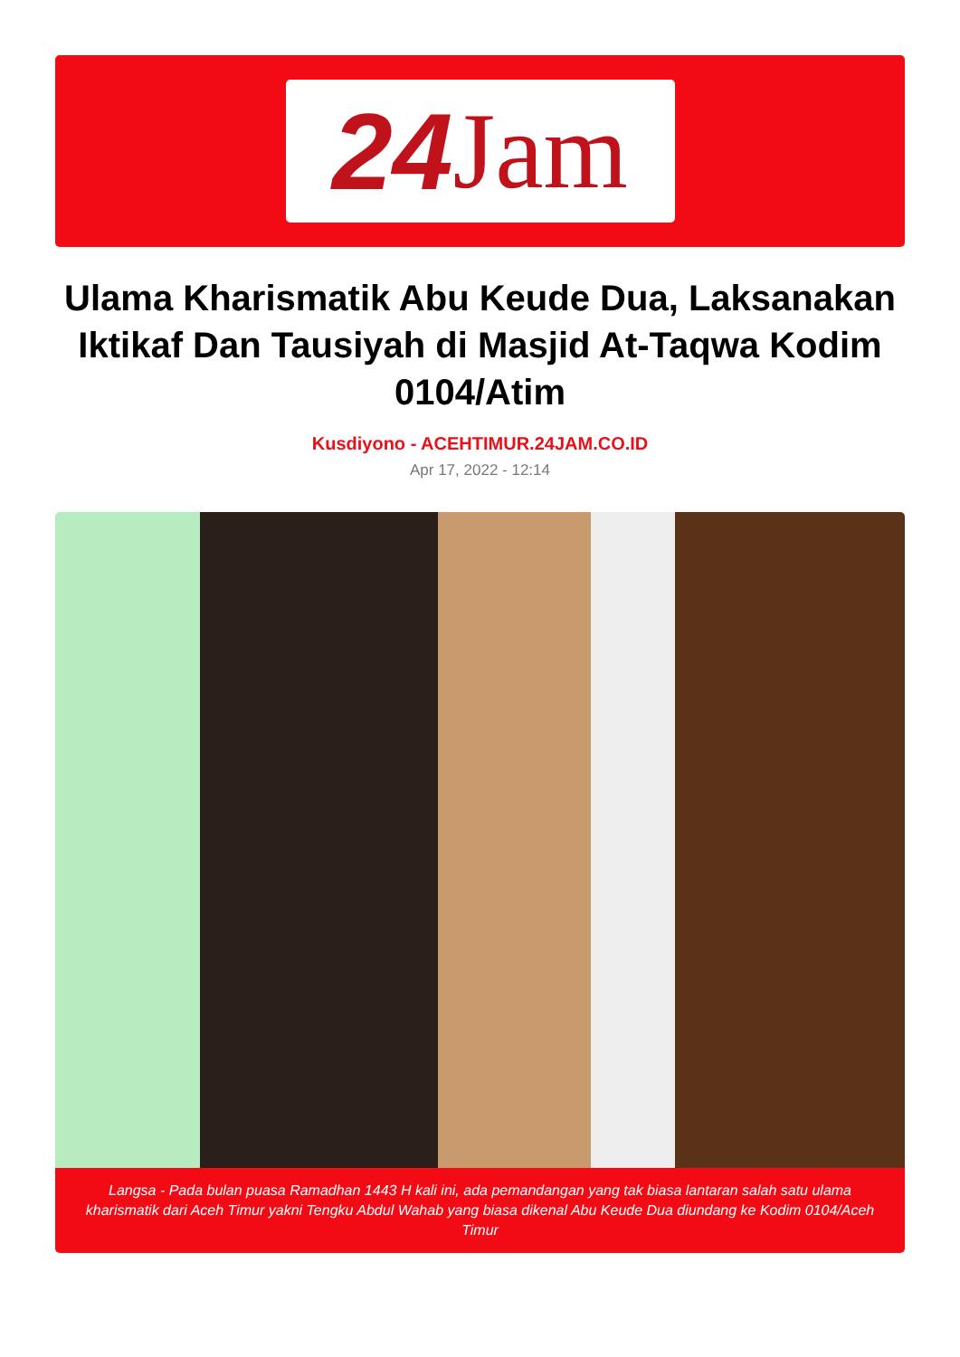24 Jam
Ulama Kharismatik Abu Keude Dua, Laksanakan Iktikaf Dan Tausiyah di Masjid At-Taqwa Kodim 0104/Atim
Kusdiyono - ACEHTIMUR.24JAM.CO.ID
Apr 17, 2022 - 12:14
Langsa - Pada bulan puasa Ramadhan 1443 H kali ini, ada pemandangan yang tak biasa lantaran salah satu ulama kharismatik dari Aceh Timur yakni Tengku Abdul Wahab yang biasa dikenal Abu Keude Dua diundang ke Kodim 0104/Aceh Timur